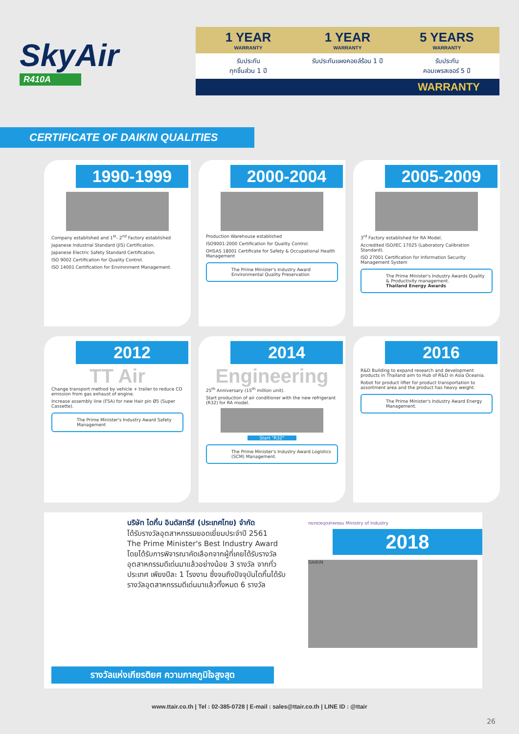SkyAir
R410A
1 YEAR
WARRANTY
1 YEAR
WARRANTY
5 YEARS
WARRANTY
รับประกัน
ทุกชิ้นส่วน 1 ปี
รับประกันแผงคอยล์ร้อน 1 ปี รับประกัน
คอมเพรสเซอร์ 5 ปี
WARRANTY
CERTIFICATE OF DAIKIN QUALITIES
1990-1999
Company established and 1<sup>st</sup>- 2<sup>nd</sup> Factory established
Japanese Industrial Standard (JIS) Certification.
Japanese Electric Safety Standard Certification.
ISO 9002 Certification for Quality Control.
ISO 14001 Certification for Environment Management.
2000-2004
Production Warehouse established
ISO9001:2000 Certification for Quality Control.
OHSAS 18001 Certificate for Safety & Occupational Health Management
The Prime Minister's Industry Award Environmental Quality Preservation
2005-2009
3<sup>rd</sup> Factory established for RA Model.
Accredited ISO/IEC 17025 (Laboratory Calibration Standard).
ISO 27001 Certification for Information Security Management System
The Prime Minister's Industry Awards Quality & Productivity management.
Thailand Energy Awards
2012
TT Air
Change transport method by vehicle + trailer to reduce CO emission from gas exhaust of engine.
Increase assembly line (F5A) for new Hair pin Ø5 (Super Cassette).
The Prime Minister's Industry Award Safety Management
2014
Engineering
25<sup>th</sup> Anniversary (15<sup>th</sup> million unit).
Start production of air conditioner with the new refrigerant (R32) for RA model.
Start "R32"
The Prime Minister's Industry Award Logistics (SCM) Management.
2016
R&D Building to expand research and development products in Thailand aim to Hub of R&D in Asia Oceania.
Robot for product lifter for product transportation to assortment area and the product has heavy weight.
The Prime Minister's Industry Award Energy Management.
บริษัท ไดกิ้น อินดัสทรีส์ (ประเทศไทย) จำกัด
ได้รับรางวัลอุตสาหกรรมยอดเยี่ยมประจำปี 2561
The Prime Minister's Best Industry Award
โดยได้รับการพิจารณาคัดเลือกจากผู้ที่เคยได้รับรางวัล อุตสาหกรรมดีเด่นมาแล้วอย่างน้อย 3 รางวัล จากทั่วประเทศ เพียงปีละ 1 โรงงาน ซึ่งจนถึงปัจจุบันไดกิ้นได้รับรางวัลอุตสาหกรรมดีเด่นมาแล้วทั้งหมด 6 รางวัล
กระทรวงอุตสาหกรรม Ministry of Industry
2018
DAIKIN
รางวัลแห่งเกียรติยศ ความภาคภูมิใจสูงสุด
www.ttair.co.th | Tel : 02-385-0728 | E-mail : sales@ttair.co.th | LINE ID : @ttair
26